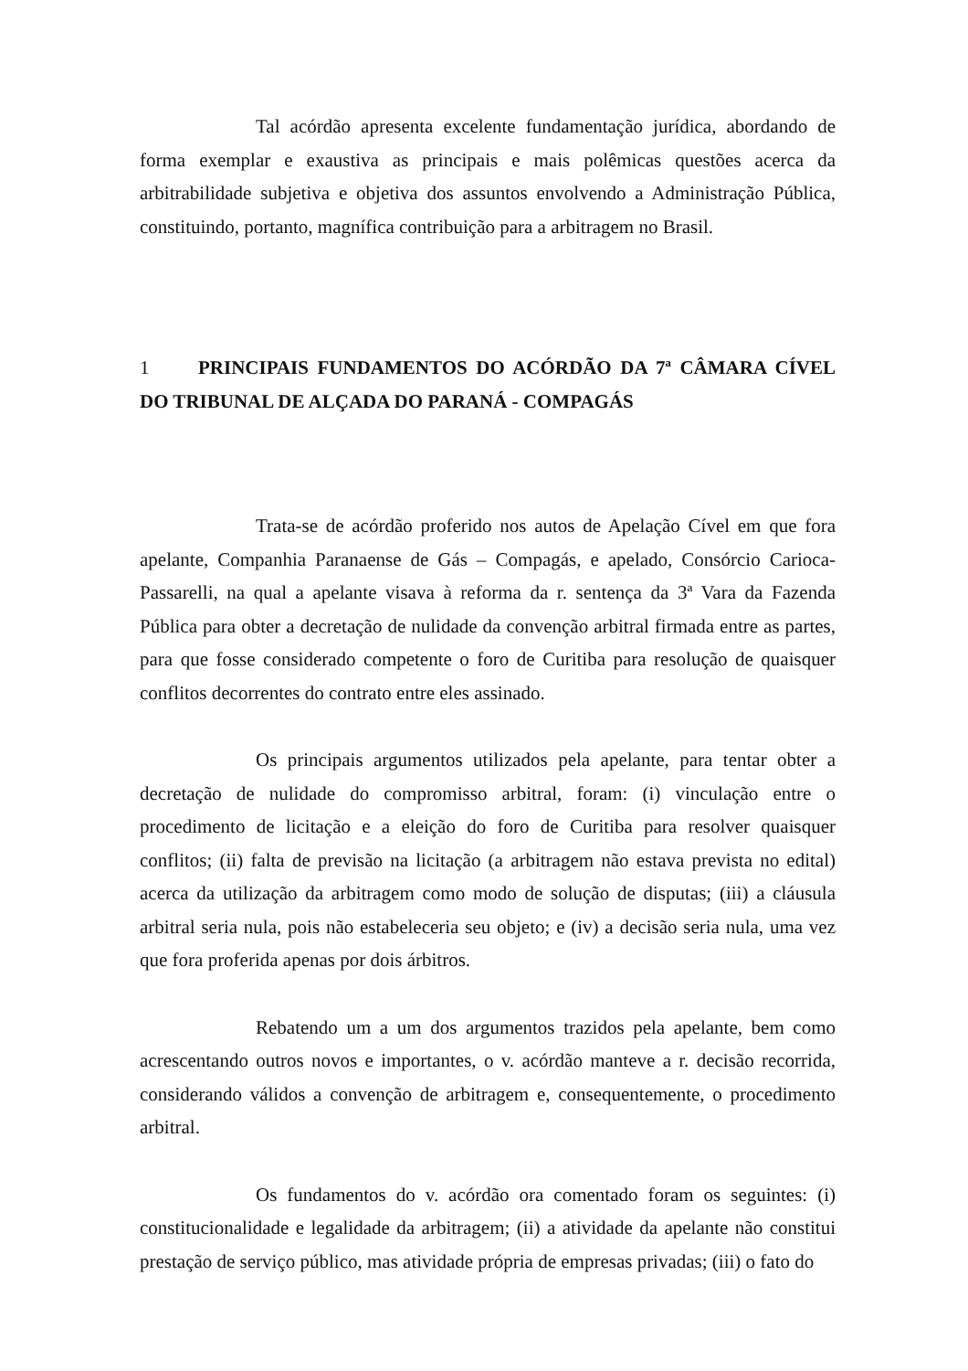Tal acórdão apresenta excelente fundamentação jurídica, abordando de forma exemplar e exaustiva as principais e mais polêmicas questões acerca da arbitrabilidade subjetiva e objetiva dos assuntos envolvendo a Administração Pública, constituindo, portanto, magnífica contribuição para a arbitragem no Brasil.
1 PRINCIPAIS FUNDAMENTOS DO ACÓRDÃO DA 7ª CÂMARA CÍVEL DO TRIBUNAL DE ALÇADA DO PARANÁ - COMPAGÁS
Trata-se de acórdão proferido nos autos de Apelação Cível em que fora apelante, Companhia Paranaense de Gás – Compagás, e apelado, Consórcio Carioca-Passarelli, na qual a apelante visava à reforma da r. sentença da 3ª Vara da Fazenda Pública para obter a decretação de nulidade da convenção arbitral firmada entre as partes, para que fosse considerado competente o foro de Curitiba para resolução de quaisquer conflitos decorrentes do contrato entre eles assinado.
Os principais argumentos utilizados pela apelante, para tentar obter a decretação de nulidade do compromisso arbitral, foram: (i) vinculação entre o procedimento de licitação e a eleição do foro de Curitiba para resolver quaisquer conflitos; (ii) falta de previsão na licitação (a arbitragem não estava prevista no edital) acerca da utilização da arbitragem como modo de solução de disputas; (iii) a cláusula arbitral seria nula, pois não estabeleceria seu objeto; e (iv) a decisão seria nula, uma vez que fora proferida apenas por dois árbitros.
Rebatendo um a um dos argumentos trazidos pela apelante, bem como acrescentando outros novos e importantes, o v. acórdão manteve a r. decisão recorrida, considerando válidos a convenção de arbitragem e, consequentemente, o procedimento arbitral.
Os fundamentos do v. acórdão ora comentado foram os seguintes: (i) constitucionalidade e legalidade da arbitragem; (ii) a atividade da apelante não constitui prestação de serviço público, mas atividade própria de empresas privadas; (iii) o fato do